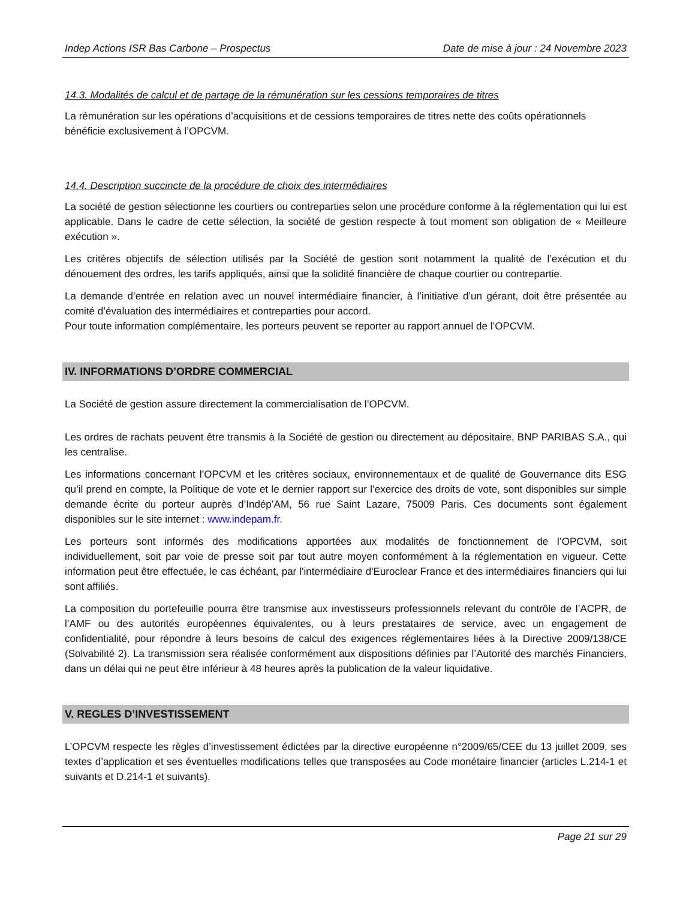Indep Actions ISR Bas Carbone – Prospectus Date de mise à jour : 24 Novembre 2023
14.3. Modalités de calcul et de partage de la rémunération sur les cessions temporaires de titres
La rémunération sur les opérations d’acquisitions et de cessions temporaires de titres nette des coûts opérationnels bénéficie exclusivement à l’OPCVM.
14.4. Description succincte de la procédure de choix des intermédiaires
La société de gestion sélectionne les courtiers ou contreparties selon une procédure conforme à la réglementation qui lui est applicable. Dans le cadre de cette sélection, la société de gestion respecte à tout moment son obligation de « Meilleure exécution ».
Les critères objectifs de sélection utilisés par la Société de gestion sont notamment la qualité de l’exécution et du dénouement des ordres, les tarifs appliqués, ainsi que la solidité financière de chaque courtier ou contrepartie.
La demande d’entrée en relation avec un nouvel intermédiaire financier, à l’initiative d’un gérant, doit être présentée au comité d’évaluation des intermédiaires et contreparties pour accord.
Pour toute information complémentaire, les porteurs peuvent se reporter au rapport annuel de l’OPCVM.
IV. INFORMATIONS D’ORDRE COMMERCIAL
La Société de gestion assure directement la commercialisation de l’OPCVM.
Les ordres de rachats peuvent être transmis à la Société de gestion ou directement au dépositaire, BNP PARIBAS S.A., qui les centralise.
Les informations concernant l’OPCVM et les critères sociaux, environnementaux et de qualité de Gouvernance dits ESG qu’il prend en compte, la Politique de vote et le dernier rapport sur l’exercice des droits de vote, sont disponibles sur simple demande écrite du porteur auprès d’Indép’AM, 56 rue Saint Lazare, 75009 Paris. Ces documents sont également disponibles sur le site internet : www.indepam.fr.
Les porteurs sont informés des modifications apportées aux modalités de fonctionnement de l’OPCVM, soit individuellement, soit par voie de presse soit par tout autre moyen conformément à la réglementation en vigueur. Cette information peut être effectuée, le cas échéant, par l'intermédiaire d'Euroclear France et des intermédiaires financiers qui lui sont affiliés.
La composition du portefeuille pourra être transmise aux investisseurs professionnels relevant du contrôle de l’ACPR, de l’AMF ou des autorités européennes équivalentes, ou à leurs prestataires de service, avec un engagement de confidentialité, pour répondre à leurs besoins de calcul des exigences réglementaires liées à la Directive 2009/138/CE (Solvabilité 2). La transmission sera réalisée conformément aux dispositions définies par l’Autorité des marchés Financiers, dans un délai qui ne peut être inférieur à 48 heures après la publication de la valeur liquidative.
V. REGLES D’INVESTISSEMENT
L’OPCVM respecte les règles d’investissement édictées par la directive européenne n°2009/65/CEE du 13 juillet 2009, ses textes d’application et ses éventuelles modifications telles que transposées au Code monétaire financier (articles L.214-1 et suivants et D.214-1 et suivants).
Page 21 sur 29